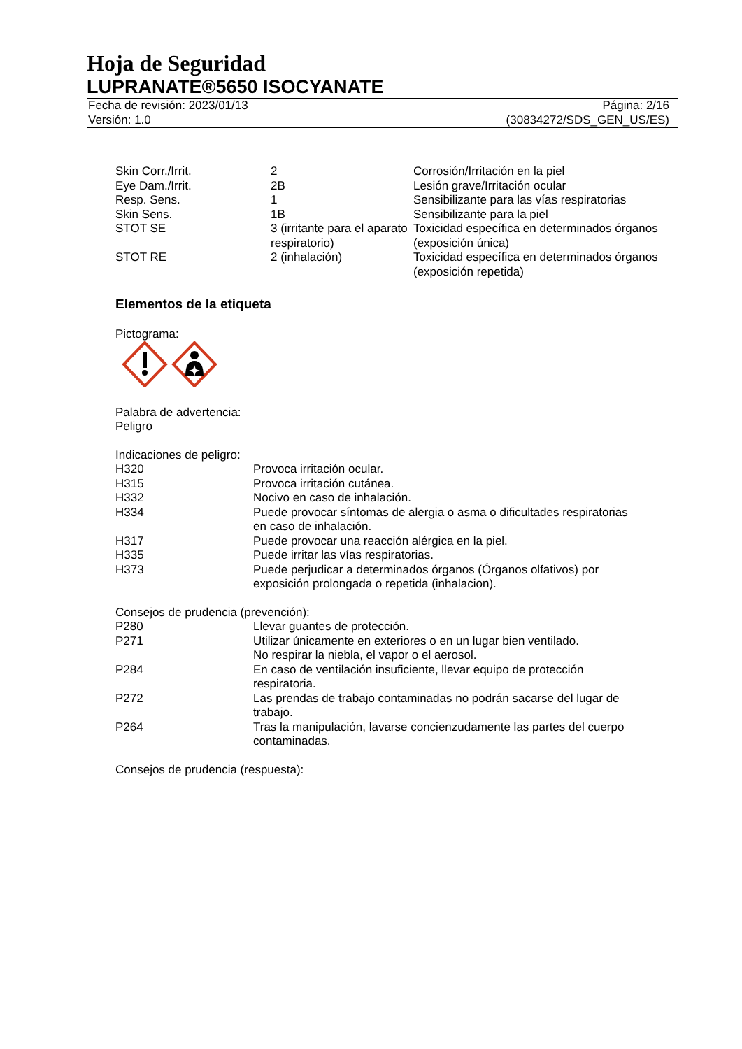Hoja de Seguridad
LUPRANATE®5650 ISOCYANATE
Fecha de revisión: 2023/01/13
Versión: 1.0
Página: 2/16
(30834272/SDS_GEN_US/ES)
| Skin Corr./Irrit. | 2 | Corrosión/Irritación en la piel |
| Eye Dam./Irrit. | 2B | Lesión grave/Irritación ocular |
| Resp. Sens. | 1 | Sensibilizante para las vías respiratorias |
| Skin Sens. | 1B | Sensibilizante para la piel |
| STOT SE | 3 (irritante para el aparato respiratorio) | Toxicidad específica en determinados órganos (exposición única) |
| STOT RE | 2 (inhalación) | Toxicidad específica en determinados órganos (exposición repetida) |
Elementos de la etiqueta
Pictograma:
Palabra de advertencia:
Peligro
Indicaciones de peligro:
| H320 | Provoca irritación ocular. |
| H315 | Provoca irritación cutánea. |
| H332 | Nocivo en caso de inhalación. |
| H334 | Puede provocar síntomas de alergia o asma o dificultades respiratorias en caso de inhalación. |
| H317 | Puede provocar una reacción alérgica en la piel. |
| H335 | Puede irritar las vías respiratorias. |
| H373 | Puede perjudicar a determinados órganos (Órganos olfativos) por exposición prolongada o repetida (inhalacion). |
Consejos de prudencia (prevención):
| P280 | Llevar guantes de protección. |
| P271 | Utilizar únicamente en exteriores o en un lugar bien ventilado. No respirar la niebla, el vapor o el aerosol. |
| P284 | En caso de ventilación insuficiente, llevar equipo de protección respiratoria. |
| P272 | Las prendas de trabajo contaminadas no podrán sacarse del lugar de trabajo. |
| P264 | Tras la manipulación, lavarse concienzudamente las partes del cuerpo contaminadas. |
Consejos de prudencia (respuesta):